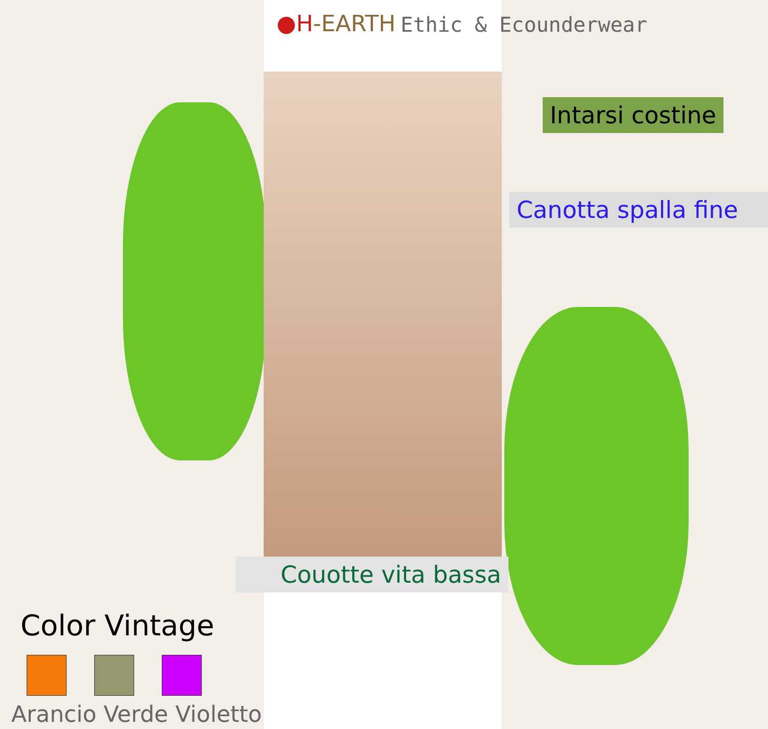●H-EARTH
Ethic & Ecounderwear
Intarsi costine
Canotta spalla fine
Couotte vita bassa
Color Vintage
Arancio Verde Violetto